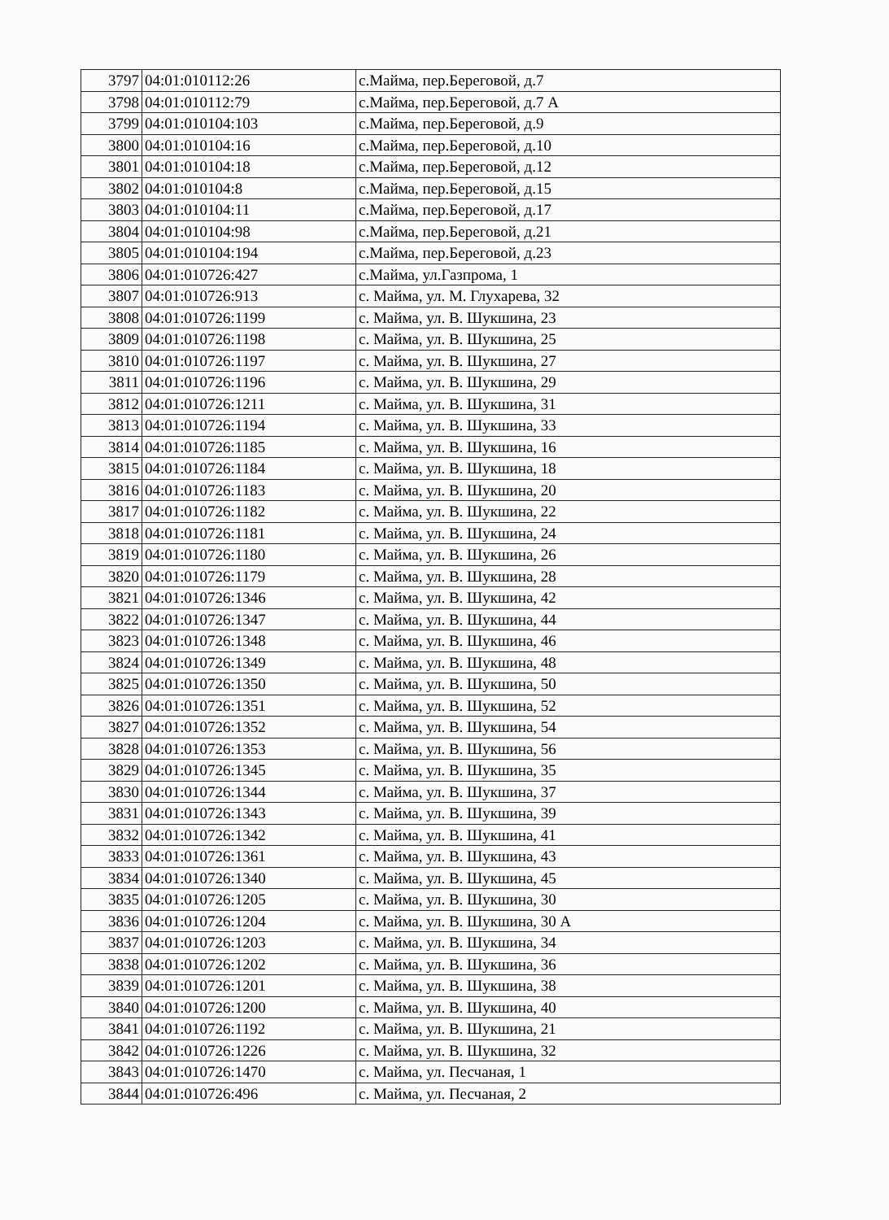| 3797 | 04:01:010112:26 | с.Майма, пер.Береговой, д.7 |
| 3798 | 04:01:010112:79 | с.Майма, пер.Береговой, д.7 А |
| 3799 | 04:01:010104:103 | с.Майма, пер.Береговой, д.9 |
| 3800 | 04:01:010104:16 | с.Майма, пер.Береговой, д.10 |
| 3801 | 04:01:010104:18 | с.Майма, пер.Береговой, д.12 |
| 3802 | 04:01:010104:8 | с.Майма, пер.Береговой, д.15 |
| 3803 | 04:01:010104:11 | с.Майма, пер.Береговой, д.17 |
| 3804 | 04:01:010104:98 | с.Майма, пер.Береговой, д.21 |
| 3805 | 04:01:010104:194 | с.Майма, пер.Береговой, д.23 |
| 3806 | 04:01:010726:427 | с.Майма, ул.Газпрома, 1 |
| 3807 | 04:01:010726:913 | с. Майма, ул. М. Глухарева, 32 |
| 3808 | 04:01:010726:1199 | с. Майма, ул. В. Шукшина, 23 |
| 3809 | 04:01:010726:1198 | с. Майма, ул. В. Шукшина, 25 |
| 3810 | 04:01:010726:1197 | с. Майма, ул. В. Шукшина, 27 |
| 3811 | 04:01:010726:1196 | с. Майма, ул. В. Шукшина, 29 |
| 3812 | 04:01:010726:1211 | с. Майма, ул. В. Шукшина, 31 |
| 3813 | 04:01:010726:1194 | с. Майма, ул. В. Шукшина, 33 |
| 3814 | 04:01:010726:1185 | с. Майма, ул. В. Шукшина, 16 |
| 3815 | 04:01:010726:1184 | с. Майма, ул. В. Шукшина, 18 |
| 3816 | 04:01:010726:1183 | с. Майма, ул. В. Шукшина, 20 |
| 3817 | 04:01:010726:1182 | с. Майма, ул. В. Шукшина, 22 |
| 3818 | 04:01:010726:1181 | с. Майма, ул. В. Шукшина, 24 |
| 3819 | 04:01:010726:1180 | с. Майма, ул. В. Шукшина, 26 |
| 3820 | 04:01:010726:1179 | с. Майма, ул. В. Шукшина, 28 |
| 3821 | 04:01:010726:1346 | с. Майма, ул. В. Шукшина, 42 |
| 3822 | 04:01:010726:1347 | с. Майма, ул. В. Шукшина, 44 |
| 3823 | 04:01:010726:1348 | с. Майма, ул. В. Шукшина, 46 |
| 3824 | 04:01:010726:1349 | с. Майма, ул. В. Шукшина, 48 |
| 3825 | 04:01:010726:1350 | с. Майма, ул. В. Шукшина, 50 |
| 3826 | 04:01:010726:1351 | с. Майма, ул. В. Шукшина, 52 |
| 3827 | 04:01:010726:1352 | с. Майма, ул. В. Шукшина, 54 |
| 3828 | 04:01:010726:1353 | с. Майма, ул. В. Шукшина, 56 |
| 3829 | 04:01:010726:1345 | с. Майма, ул. В. Шукшина, 35 |
| 3830 | 04:01:010726:1344 | с. Майма, ул. В. Шукшина, 37 |
| 3831 | 04:01:010726:1343 | с. Майма, ул. В. Шукшина, 39 |
| 3832 | 04:01:010726:1342 | с. Майма, ул. В. Шукшина, 41 |
| 3833 | 04:01:010726:1361 | с. Майма, ул. В. Шукшина, 43 |
| 3834 | 04:01:010726:1340 | с. Майма, ул. В. Шукшина, 45 |
| 3835 | 04:01:010726:1205 | с. Майма, ул. В. Шукшина, 30 |
| 3836 | 04:01:010726:1204 | с. Майма, ул. В. Шукшина, 30 А |
| 3837 | 04:01:010726:1203 | с. Майма, ул. В. Шукшина, 34 |
| 3838 | 04:01:010726:1202 | с. Майма, ул. В. Шукшина, 36 |
| 3839 | 04:01:010726:1201 | с. Майма, ул. В. Шукшина, 38 |
| 3840 | 04:01:010726:1200 | с. Майма, ул. В. Шукшина, 40 |
| 3841 | 04:01:010726:1192 | с. Майма, ул. В. Шукшина, 21 |
| 3842 | 04:01:010726:1226 | с. Майма, ул. В. Шукшина, 32 |
| 3843 | 04:01:010726:1470 | с. Майма, ул. Песчаная, 1 |
| 3844 | 04:01:010726:496 | с. Майма, ул. Песчаная, 2 |